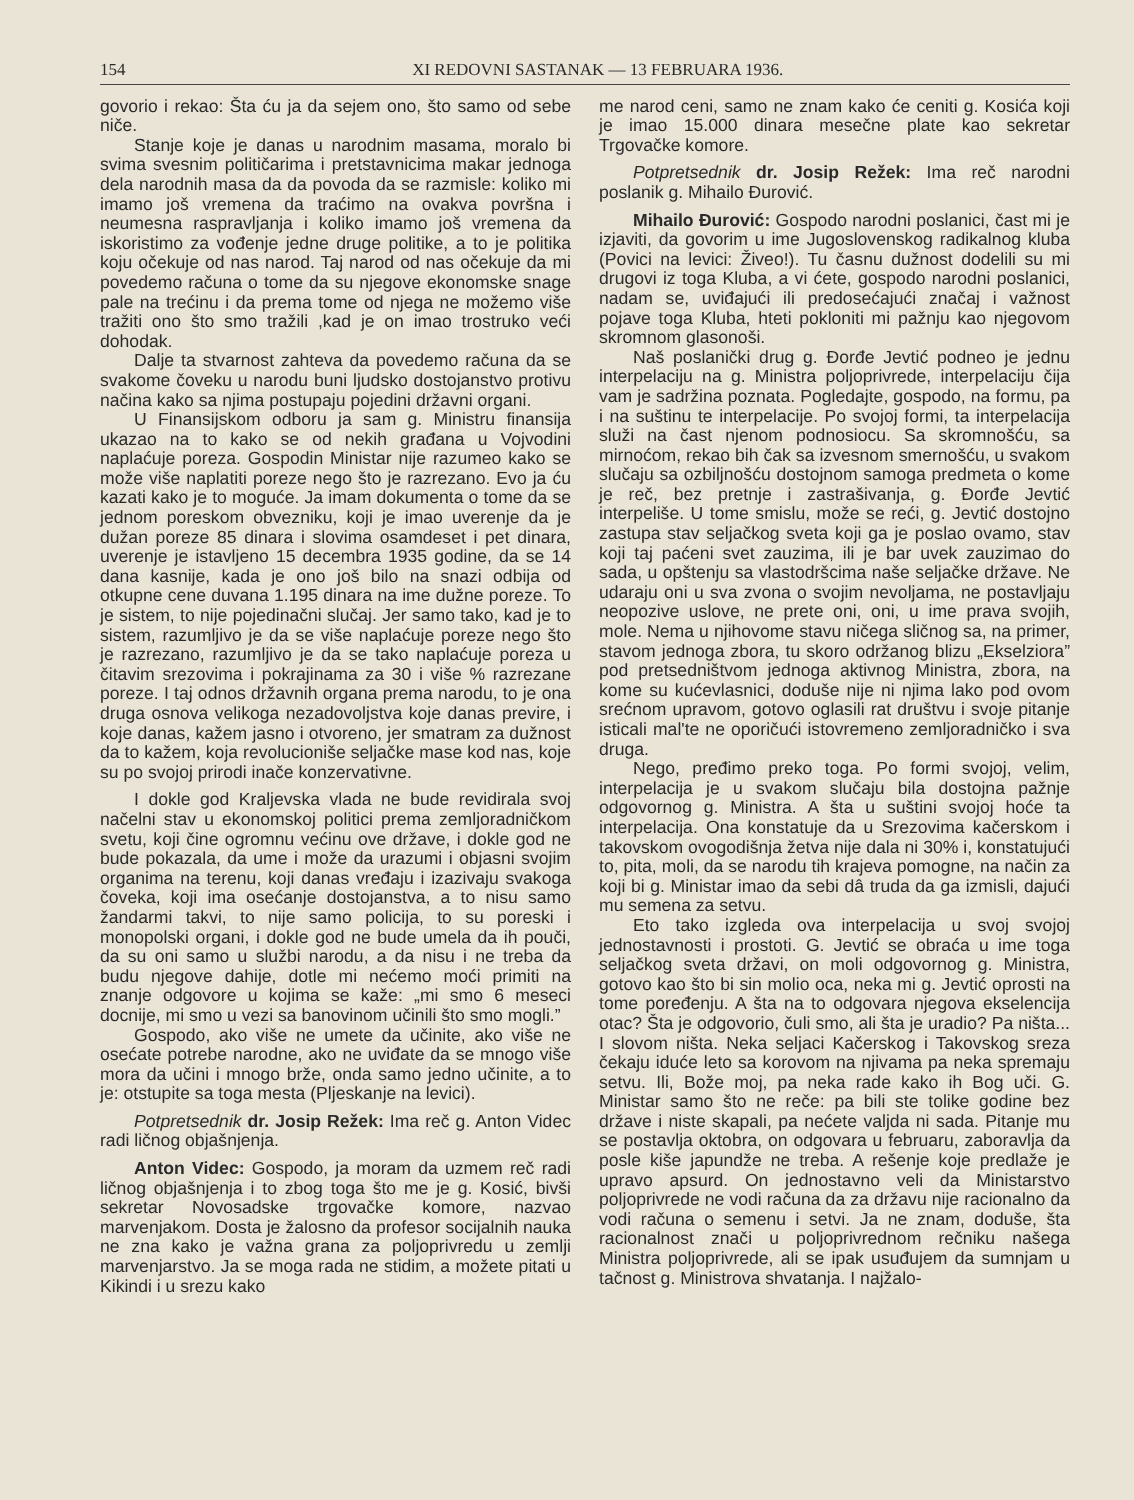154 XI REDOVNI SASTANAK — 13 FEBRUARA 1936.
govorio i rekao: Šta ću ja da sejem ono, što samo od sebe niče.
Stanje koje je danas u narodnim masama, moralo bi svima svesnim političarima i pretstavnicima makar jednoga dela narodnih masa da da povoda da se razmisle: koliko mi imamo još vremena da traćimo na ovakva površna i neumesna raspravljanja i koliko imamo još vremena da iskoristimo za vođenje jedne druge politike, a to je politika koju očekuje od nas narod. Taj narod od nas očekuje da mi povedemo računa o tome da su njegove ekonomske snage pale na trećinu i da prema tome od njega ne možemo više tražiti ono što smo tražili ,kad je on imao trostruko veći dohodak.
Dalje ta stvarnost zahteva da povedemo računa da se svakome čoveku u narodu buni ljudsko dostojanstvo protivu načina kako sa njima postupaju pojedini državni organi.
U Finansijskom odboru ja sam g. Ministru finansija ukazao na to kako se od nekih građana u Vojvodini naplaćuje poreza. Gospodin Ministar nije razumeo kako se može više naplatiti poreze nego što je razrezano. Evo ja ću kazati kako je to moguće. Ja imam dokumenta o tome da se jednom poreskom obvezniku, koji je imao uverenje da je dužan poreze 85 dinara i slovima osamdeset i pet dinara, uverenje je istavljeno 15 decembra 1935 godine, da se 14 dana kasnije, kada je ono još bilo na snazi odbija od otkupne cene duvana 1.195 dinara na ime dužne poreze. To je sistem, to nije pojedinačni slučaj. Jer samo tako, kad je to sistem, razumljivo je da se više naplaćuje poreze nego što je razrezano, razumljivo je da se tako naplaćuje poreza u čitavim srezovima i pokrajinama za 30 i više % razrezane poreze. I taj odnos državnih organa prema narodu, to je ona druga osnova velikoga nezadovoljstva koje danas previre, i koje danas, kažem jasno i otvoreno, jer smatram za dužnost da to kažem, koja revolucioniše seljačke mase kod nas, koje su po svojoj prirodi inače konzervativne.
I dokle god Kraljevska vlada ne bude revidirala svoj načelni stav u ekonomskoj politici prema zemljoradničkom svetu, koji čine ogromnu većinu ove države, i dokle god ne bude pokazala, da ume i može da urazumi i objasni svojim organima na terenu, koji danas vređaju i izazivaju svakoga čoveka, koji ima osećanje dostojanstva, a to nisu samo žandarmi takvi, to nije samo policija, to su poreski i monopolski organi, i dokle god ne bude umela da ih pouči, da su oni samo u službi narodu, a da nisu i ne treba da budu njegove dahije, dotle mi nećemo moći primiti na znanje odgovore u kojima se kaže: „mi smo 6 meseci docnije, mi smo u vezi sa banovinom učinili što smo mogli.”
Gospodo, ako više ne umete da učinite, ako više ne osećate potrebe narodne, ako ne uviđate da se mnogo više mora da učini i mnogo brže, onda samo jedno učinite, a to je: otstupite sa toga mesta (Pljeskanje na levici).
Potpretsednik dr. Josip Režek: Ima reč g. Anton Videc radi ličnog objašnjenja.
Anton Videc: Gospodo, ja moram da uzmem reč radi ličnog objašnjenja i to zbog toga što me je g. Kosić, bivši sekretar Novosadske trgovačke komore, nazvao marvenjakom. Dosta je žalosno da profesor socijalnih nauka ne zna kako je važna grana za poljoprivredu u zemlji marvenjarstvo. Ja se moga rada ne stidim, a možete pitati u Kikindi i u srezu kako
me narod ceni, samo ne znam kako će ceniti g. Kosića koji je imao 15.000 dinara mesečne plate kao sekretar Trgovačke komore.
Potpretsednik dr. Josip Režek: Ima reč narodni poslanik g. Mihailo Đurović.
Mihailo Đurović: Gospodo narodni poslanici, čast mi je izjaviti, da govorim u ime Jugoslovenskog radikalnog kluba (Povici na levici: Živeo!). Tu časnu dužnost dodelili su mi drugovi iz toga Kluba, a vi ćete, gospodo narodni poslanici, nadam se, uviđajući ili predosećajući značaj i važnost pojave toga Kluba, hteti pokloniti mi pažnju kao njegovom skromnom glasonoši.
Naš poslanički drug g. Đorđe Jevtić podneo je jednu interpelaciju na g. Ministra poljoprivrede, interpelaciju čija vam je sadržina poznata. Pogledajte, gospodo, na formu, pa i na suštinu te interpelacije. Po svojoj formi, ta interpelacija služi na čast njenom podnosiocu. Sa skromnošću, sa mirnoćom, rekao bih čak sa izvesnom smernošću, u svakom slučaju sa ozbiljnošću dostojnom samoga predmeta o kome je reč, bez pretnje i zastrašivanja, g. Đorđe Jevtić interpeliše. U tome smislu, može se reći, g. Jevtić dostojno zastupa stav seljačkog sveta koji ga je poslao ovamo, stav koji taj paćeni svet zauzima, ili je bar uvek zauzimao do sada, u opštenju sa vlastodršcima naše seljačke države. Ne udaraju oni u sva zvona o svojim nevoljama, ne postavljaju neopozive uslove, ne prete oni, oni, u ime prava svojih, mole. Nema u njihovome stavu ničega sličnog sa, na primer, stavom jednoga zbora, tu skoro održanog blizu „Ekselziora” pod pretsedništvom jednoga aktivnog Ministra, zbora, na kome su kućevlasnici, doduše nije ni njima lako pod ovom srećnom upravom, gotovo oglasili rat društvu i svoje pitanje isticali mal'te ne oporičući istovremeno zemljoradničko i sva druga.
Nego, pređimo preko toga. Po formi svojoj, velim, interpelacija je u svakom slučaju bila dostojna pažnje odgovornog g. Ministra. A šta u suštini svojoj hoće ta interpelacija. Ona konstatuje da u Srezovima kačerskom i takovskom ovogodišnja žetva nije dala ni 30% i, konstatujući to, pita, moli, da se narodu tih krajeva pomogne, na način za koji bi g. Ministar imao da sebi dâ truda da ga izmisli, dajući mu semena za setvu.
Eto tako izgleda ova interpelacija u svoj svojoj jednostavnosti i prostoti. G. Jevtić se obraća u ime toga seljačkog sveta državi, on moli odgovornog g. Ministra, gotovo kao što bi sin molio oca, neka mi g. Jevtić oprosti na tome poređenju. A šta na to odgovara njegova ekselencija otac? Šta je odgovorio, čuli smo, ali šta je uradio? Pa ništa... I slovom ništa. Neka seljaci Kačerskog i Takovskog sreza čekaju iduće leto sa korovom na njivama pa neka spremaju setvu. Ili, Bože moj, pa neka rade kako ih Bog uči. G. Ministar samo što ne reče: pa bili ste tolike godine bez države i niste skapali, pa nećete valjda ni sada. Pitanje mu se postavlja oktobra, on odgovara u februaru, zaboravlja da posle kiše japundže ne treba. A rešenje koje predlaže je upravo apsurd. On jednostavno veli da Ministarstvo poljoprivrede ne vodi računa da za državu nije racionalno da vodi računa o semenu i setvi. Ja ne znam, doduše, šta racionalnost znači u poljoprivrednom rečniku našega Ministra poljoprivrede, ali se ipak usuđujem da sumnjam u tačnost g. Ministrova shvatanja. I najžalo-